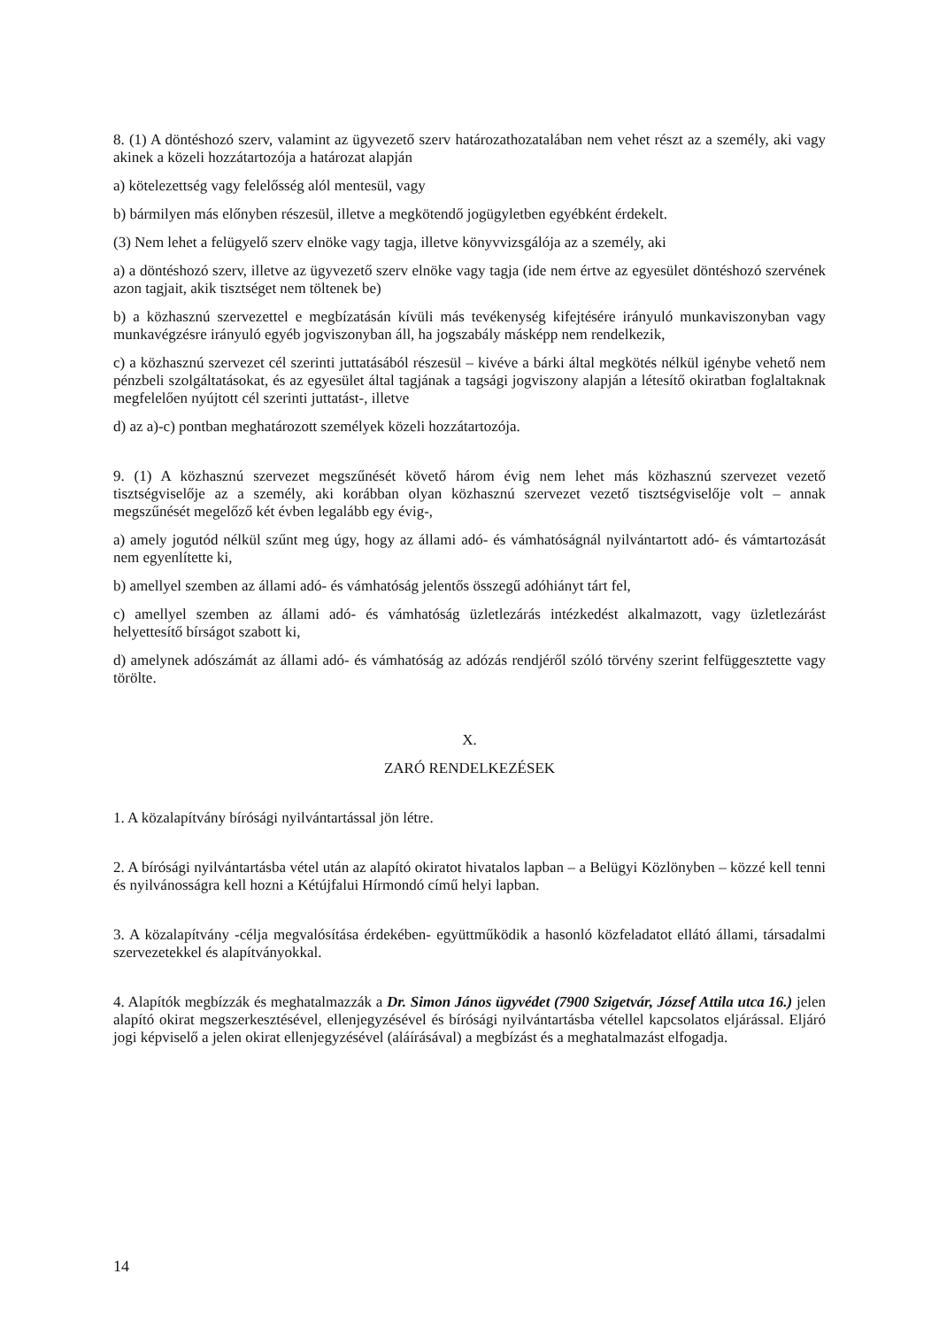8. (1) A döntéshozó szerv, valamint az ügyvezető szerv határozathozatalában nem vehet részt az a személy, aki vagy akinek a közeli hozzátartozója a határozat alapján
a) kötelezettség vagy felelősség alól mentesül, vagy
b) bármilyen más előnyben részesül, illetve a megkötendő jogügyletben egyébként érdekelt.
(3) Nem lehet a felügyelő szerv elnöke vagy tagja, illetve könyvvizsgálója az a személy, aki
a) a döntéshozó szerv, illetve az ügyvezető szerv elnöke vagy tagja (ide nem értve az egyesület döntéshozó szervének azon tagjait, akik tisztséget nem töltenek be)
b) a közhasznú szervezettel e megbízatásán kívüli más tevékenység kifejtésére irányuló munkaviszonyban vagy munkavégzésre irányuló egyéb jogviszonyban áll, ha jogszabály másképp nem rendelkezik,
c) a közhasznú szervezet cél szerinti juttatásából részesül – kivéve a bárki által megkötés nélkül igénybe vehető nem pénzbeli szolgáltatásokat, és az egyesület által tagjának a tagsági jogviszony alapján a létesítő okiratban foglaltaknak megfelelően nyújtott cél szerinti juttatást-, illetve
d) az a)-c) pontban meghatározott személyek közeli hozzátartozója.
9. (1) A közhasznú szervezet megszűnését követő három évig nem lehet más közhasznú szervezet vezető tisztségviselője az a személy, aki korábban olyan közhasznú szervezet vezető tisztségviselője volt – annak megszűnését megelőző két évben legalább egy évig-,
a) amely jogutód nélkül szűnt meg úgy, hogy az állami adó- és vámhatóságnál nyilvántartott adó- és vámtartozását nem egyenlítette ki,
b) amellyel szemben az állami adó- és vámhatóság jelentős összegű adóhiányt tárt fel,
c) amellyel szemben az állami adó- és vámhatóság üzletlezárás intézkedést alkalmazott, vagy üzletlezárást helyettesítő bírságot szabott ki,
d) amelynek adószámát az állami adó- és vámhatóság az adózás rendjéről szóló törvény szerint felfüggesztette vagy törölte.
X.
ZARÓ RENDELKEZÉSEK
1. A közalapítvány bírósági nyilvántartással jön létre.
2. A bírósági nyilvántartásba vétel után az alapító okiratot hivatalos lapban – a Belügyi Közlönyben – közzé kell tenni és nyilvánosságra kell hozni a Kétújfalui Hírmondó című helyi lapban.
3. A közalapítvány -célja megvalósítása érdekében- együttműködik a hasonló közfeladatot ellátó állami, társadalmi szervezetekkel és alapítványokkal.
4. Alapítók megbízzák és meghatalmazzák a Dr. Simon János ügyvédet (7900 Szigetvár, József Attila utca 16.) jelen alapító okirat megszerkesztésével, ellenjegyzésével és bírósági nyilvántartásba vétellel kapcsolatos eljárással. Eljáró jogi képviselő a jelen okirat ellenjegyzésével (aláírásával) a megbízást és a meghatalmazást elfogadja.
14